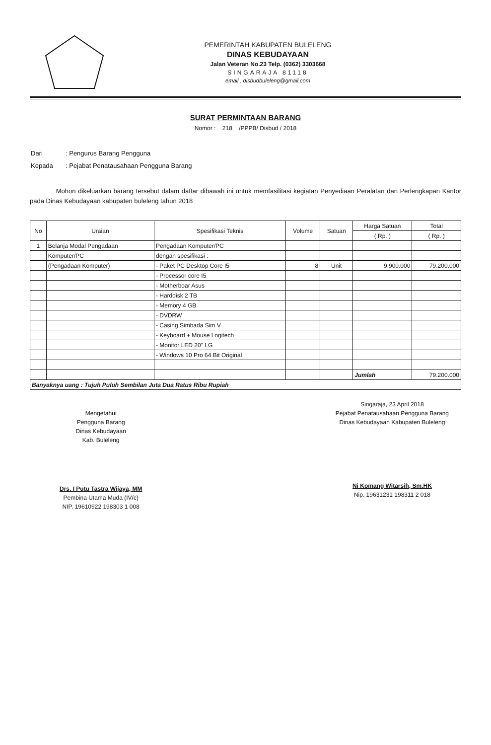PEMERINTAH KABUPATEN BULELENG
DINAS KEBUDAYAAN
Jalan Veteran No.23 Telp. (0362) 3303668
SINGARAJA 81118
email : disbudbuleleng@gmail.com
SURAT PERMINTAAN BARANG
Nomor : 218 /PPPB/ Disbud / 2018
| Dari | : Pengurus Barang Pengguna |
| Kepada | : Pejabat Penatausahaan Pengguna Barang |
Mohon dikeluarkan barang tersebut dalam daftar dibawah ini untuk memfasilitasi kegiatan Penyediaan Peralatan dan Perlengkapan Kantor pada Dinas Kebudayaan kabupaten buleleng tahun 2018
| No | Uraian | Spesifikasi Teknis | Volume | Satuan | Harga Satuan | Total |
| --- | --- | --- | --- | --- | --- | --- |
| | | | | | ( Rp. ) | ( Rp. ) |
| 1 | Belanja Modal Pengadaan | Pengadaan Komputer/PC | | | | |
| | Komputer/PC | dengan spesifikasi : | | | | |
| | (Pengadaan Komputer) | - Paket PC Desktop Core I5 | 8 | Unit | 9.900.000 | 79.200.000 |
| | | - Processor core I5 | | | | |
| | | - Motherboar Asus | | | | |
| | | - Harddisk 2 TB | | | | |
| | | - Memory 4 GB | | | | |
| | | - DVDRW | | | | |
| | | - Casing Simbada Sim V | | | | |
| | | - Keyboard + Mouse Logitech | | | | |
| | | - Monitor LED 20" LG | | | | |
| | | - Windows 10 Pro 64 Bit Original | | | | |
| | | | | | Jumlah | 79.200.000 |
| Banyaknya uang : Tujuh Puluh Sembilan Juta Dua Ratus Ribu Rupiah | | | | | | |
Mengetahui
Pengguna Barang
Dinas Kebudayaan
Kab. Buleleng
Drs. I Putu Tastra Wijaya, MM
Pembina Utama Muda (IV/c)
NIP. 19610922 198303 1 008
Singaraja, 23 April 2018
Pejabat Penatausahaan Pengguna Barang
Dinas Kebudayaan Kabupaten Buleleng
Ni Komang Witarsih, Sm.HK
Nip. 19631231 198311 2 018